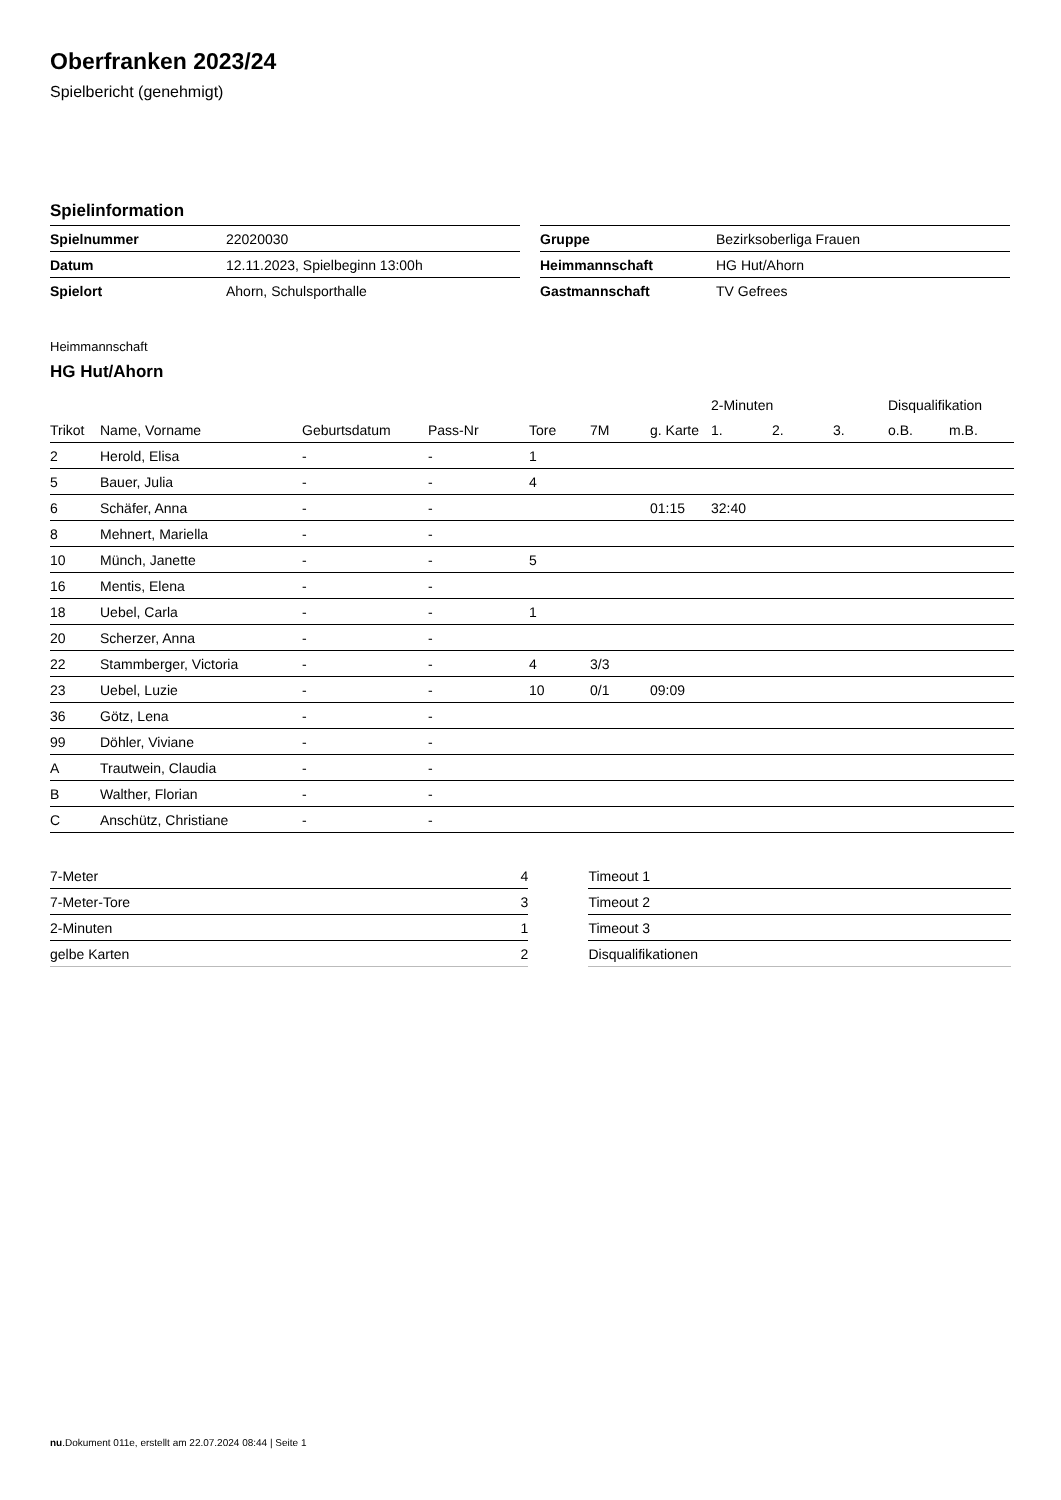Oberfranken 2023/24
Spielbericht (genehmigt)
Spielinformation
| Spielnummer | 22020030 |
| Datum | 12.11.2023, Spielbeginn 13:00h |
| Spielort | Ahorn, Schulsporthalle |
| Gruppe | Bezirksoberliga Frauen |
| Heimmannschaft | HG Hut/Ahorn |
| Gastmannschaft | TV Gefrees |
Heimmannschaft
HG Hut/Ahorn
| | | | | | | | 2-Minuten | | | Disqualifikation | |
| --- | --- | --- | --- | --- | --- | --- | --- | --- | --- | --- | --- |
| Trikot | Name, Vorname | Geburtsdatum | Pass-Nr | Tore | 7M | g. Karte | 1. | 2. | 3. | o.B. | m.B. |
| 2 | Herold, Elisa | - | - | 1 | | | | | | | |
| 5 | Bauer, Julia | - | - | 4 | | | | | | | |
| 6 | Schäfer, Anna | - | - | | | 01:15 | 32:40 | | | | |
| 8 | Mehnert, Mariella | - | - | | | | | | | | |
| 10 | Münch, Janette | - | - | 5 | | | | | | | |
| 16 | Mentis, Elena | - | - | | | | | | | | |
| 18 | Uebel, Carla | - | - | 1 | | | | | | | |
| 20 | Scherzer, Anna | - | - | | | | | | | | |
| 22 | Stammberger, Victoria | - | - | 4 | 3/3 | | | | | | |
| 23 | Uebel, Luzie | - | - | 10 | 0/1 | 09:09 | | | | | |
| 36 | Götz, Lena | - | - | | | | | | | | |
| 99 | Döhler, Viviane | - | - | | | | | | | | |
| A | Trautwein, Claudia | - | - | | | | | | | | |
| B | Walther, Florian | - | - | | | | | | | | |
| C | Anschütz, Christiane | - | - | | | | | | | | |
| 7-Meter | 4 |
| 7-Meter-Tore | 3 |
| 2-Minuten | 1 |
| gelbe Karten | 2 |
| Timeout 1 |
| Timeout 2 |
| Timeout 3 |
| Disqualifikationen |
nu.Dokument 011e, erstellt am 22.07.2024 08:44 | Seite 1